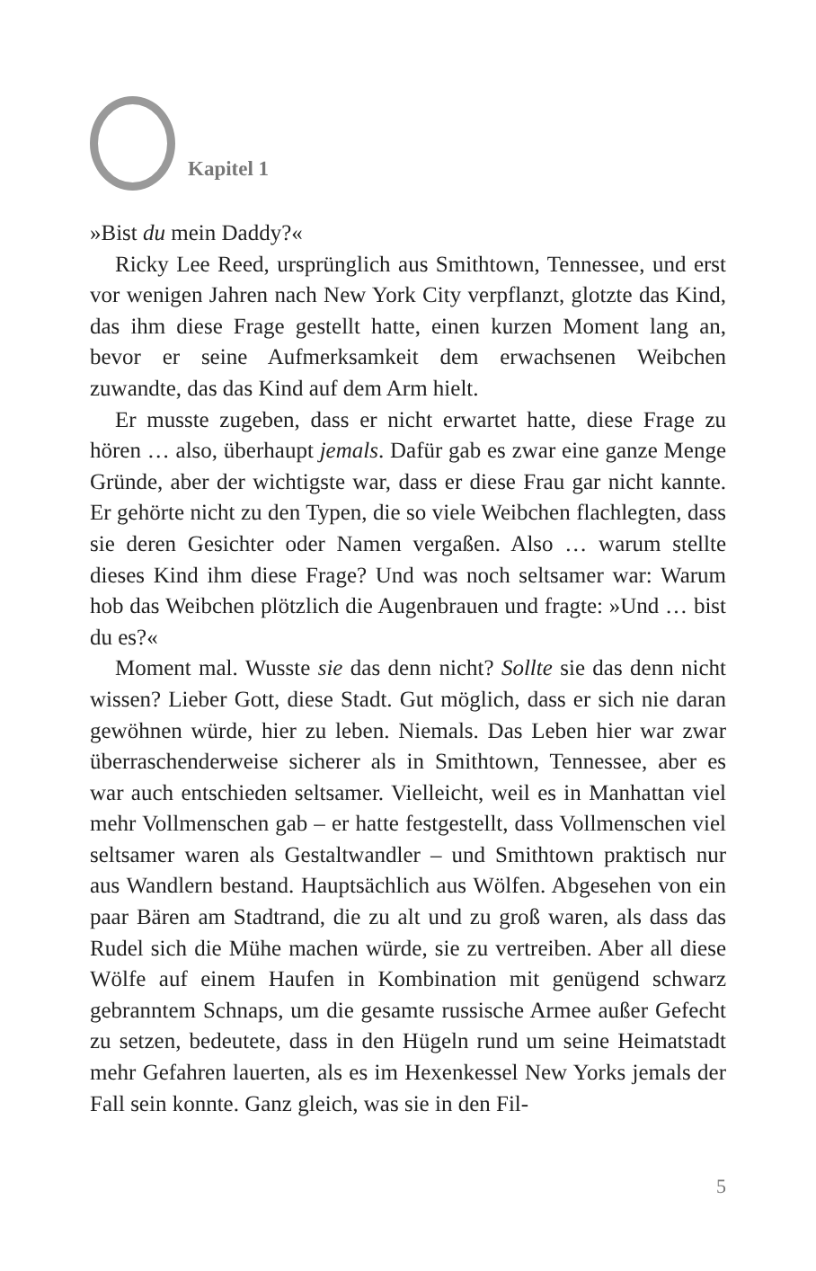Kapitel 1
»Bist du mein Daddy?«
Ricky Lee Reed, ursprünglich aus Smithtown, Tennessee, und erst vor wenigen Jahren nach New York City verpflanzt, glotzte das Kind, das ihm diese Frage gestellt hatte, einen kurzen Moment lang an, bevor er seine Aufmerksamkeit dem erwachsenen Weibchen zuwandte, das das Kind auf dem Arm hielt.
Er musste zugeben, dass er nicht erwartet hatte, diese Frage zu hören … also, überhaupt jemals. Dafür gab es zwar eine ganze Menge Gründe, aber der wichtigste war, dass er diese Frau gar nicht kannte. Er gehörte nicht zu den Typen, die so viele Weibchen flachlegten, dass sie deren Gesichter oder Namen vergaßen. Also … warum stellte dieses Kind ihm diese Frage? Und was noch seltsamer war: Warum hob das Weibchen plötzlich die Augenbrauen und fragte: »Und … bist du es?«
Moment mal. Wusste sie das denn nicht? Sollte sie das denn nicht wissen? Lieber Gott, diese Stadt. Gut möglich, dass er sich nie daran gewöhnen würde, hier zu leben. Niemals. Das Leben hier war zwar überraschenderweise sicherer als in Smithtown, Tennessee, aber es war auch entschieden seltsamer. Vielleicht, weil es in Manhattan viel mehr Vollmenschen gab – er hatte festgestellt, dass Vollmenschen viel seltsamer waren als Gestaltwandler – und Smithtown praktisch nur aus Wandlern bestand. Hauptsächlich aus Wölfen. Abgesehen von ein paar Bären am Stadtrand, die zu alt und zu groß waren, als dass das Rudel sich die Mühe machen würde, sie zu vertreiben. Aber all diese Wölfe auf einem Haufen in Kombination mit genügend schwarz gebranntem Schnaps, um die gesamte russische Armee außer Gefecht zu setzen, bedeutete, dass in den Hügeln rund um seine Heimatstadt mehr Gefahren lauerten, als es im Hexenkessel New Yorks jemals der Fall sein konnte. Ganz gleich, was sie in den Fil-
5